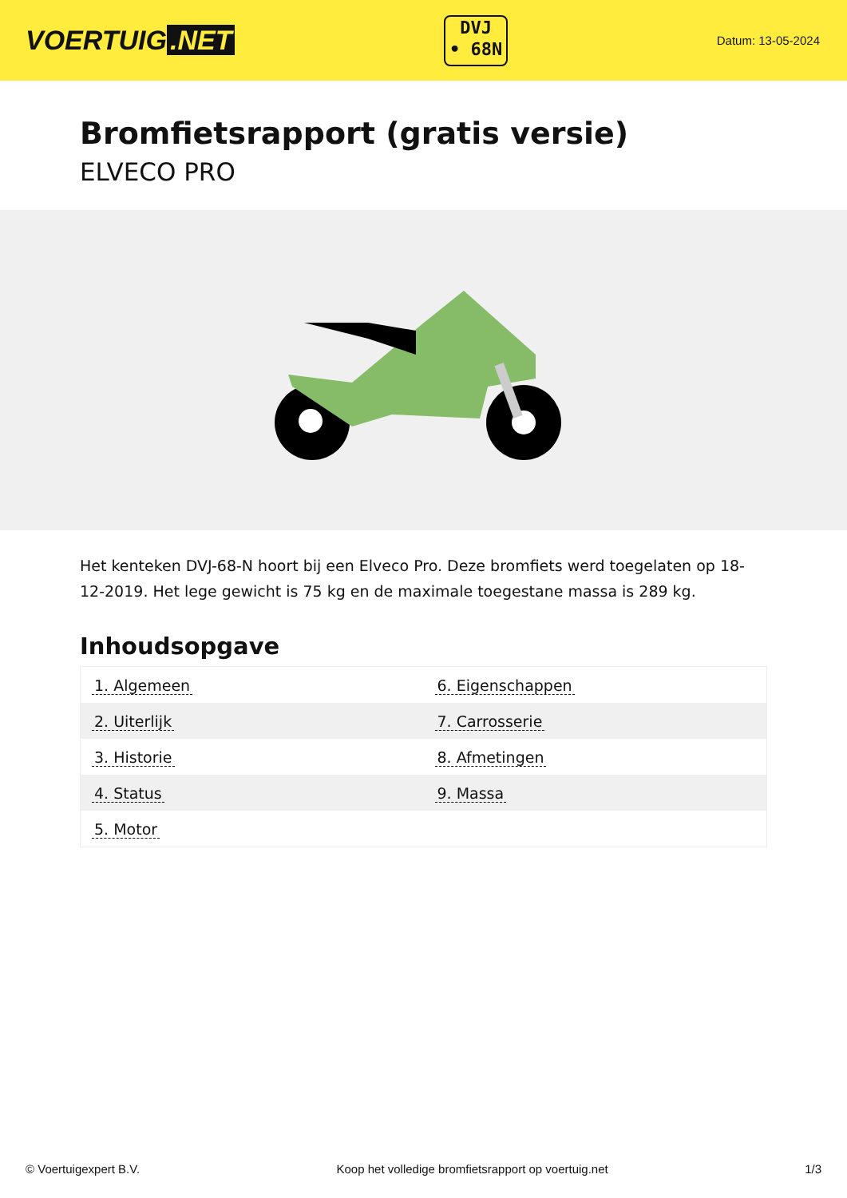VOERTUIG.NET
DVJ
• 68N
Datum: 13-05-2024
Bromfietsrapport (gratis versie)
ELVECO PRO
Het kenteken DVJ-68-N hoort bij een Elveco Pro. Deze bromfiets werd toegelaten op 18-12-2019. Het lege gewicht is 75 kg en de maximale toegestane massa is 289 kg.
Inhoudsopgave
| 1. Algemeen | 6. Eigenschappen |
| 2. Uiterlijk | 7. Carrosserie |
| 3. Historie | 8. Afmetingen |
| 4. Status | 9. Massa |
| 5. Motor | |
© Voertuigexpert B.V. Koop het volledige bromfietsrapport op voertuig.net 1/3